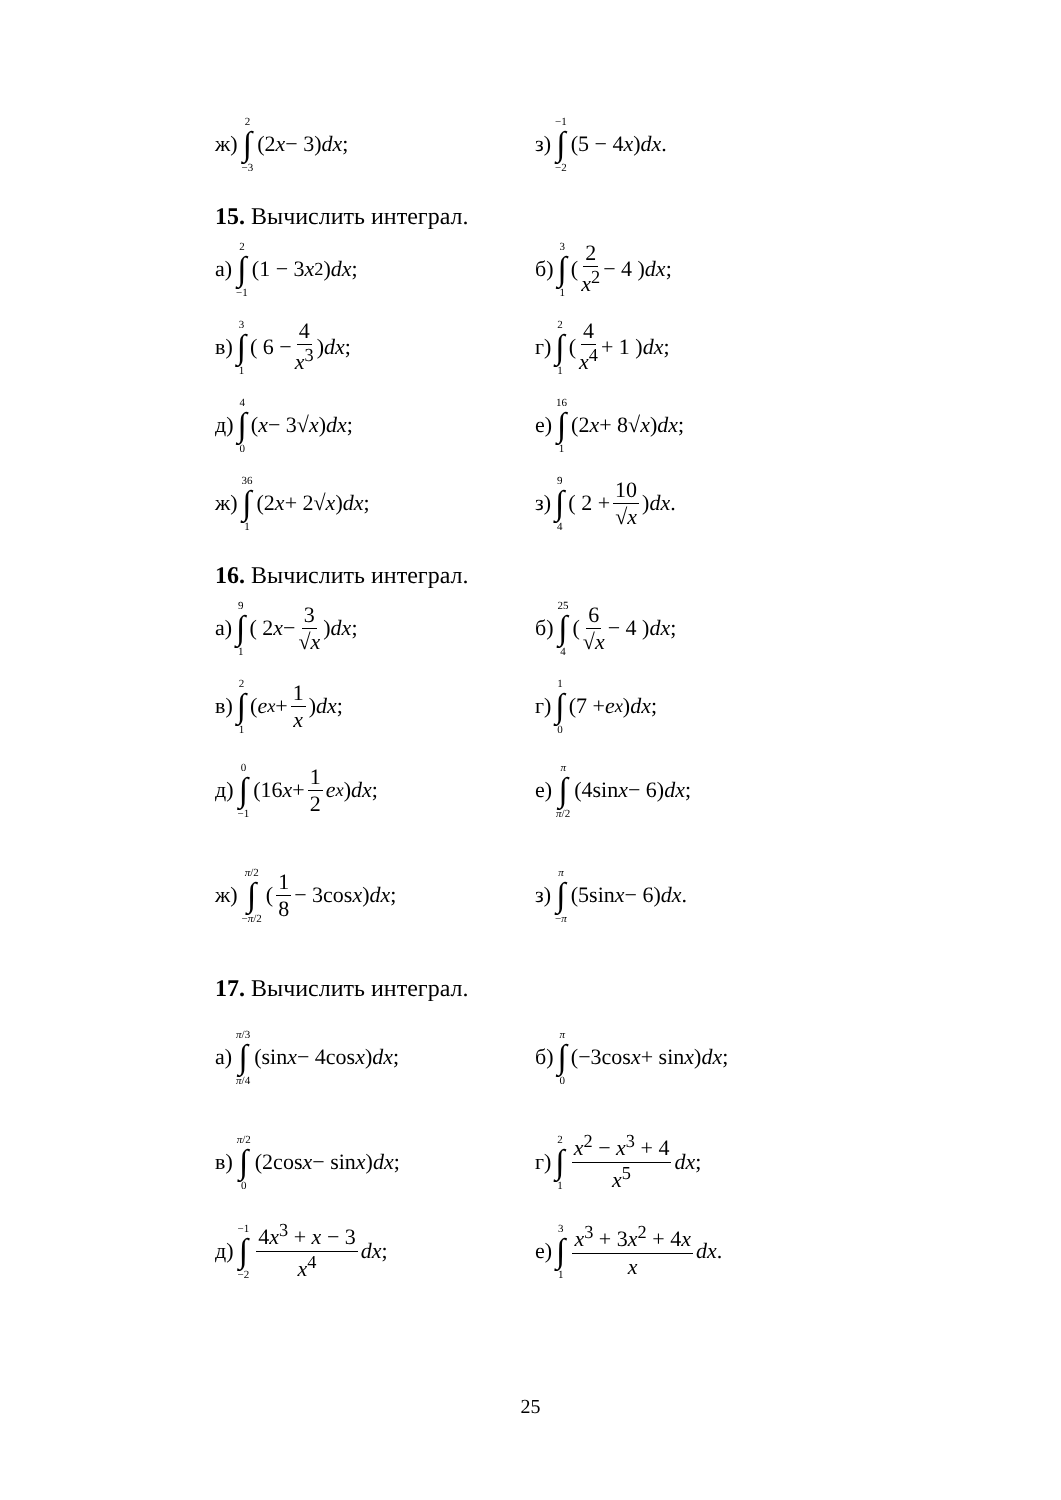ж) 2 ∫ −3 (2 x − 3) dx ; з) −1 ∫ −2 (5 − 4 x) dx .
15. Вычислить интеграл.
а) 2 ∫ −1 (1 − 3 x<sup>2</sup>) dx ; б) 3 ∫ 1 ( 2 x<sup>2</sup> − 4 ) dx ;
в) 3 ∫ 1 ( 6 − 4 x<sup>3</sup> ) dx ; г) 2 ∫ 1 ( 4 x<sup>4</sup> + 1 ) dx ;
д) 4 ∫ 0 (x − 3√ x) dx ; е) 16 ∫ 1 (2 x + 8√ x) dx ;
ж) 36 ∫ 1 (2 x + 2√ x) dx ; з) 9 ∫ 4 ( 2 + 10 √x ) dx .
16. Вычислить интеграл.
а) 9 ∫ 1 ( 2 x − 3 √x ) dx ; б) 25 ∫ 4 ( 6 √x − 4 ) dx ;
в) 2 ∫ 1 ( e<sup>x</sup> + 1 x ) dx ; г) 1 ∫ 0 (7 + e<sup>x</sup>) dx ;
д) 0 ∫ −1 (16 x + 1 2 e<sup>x</sup>) dx ;
е) π ∫ π/2 (4sin x − 6) dx ;
ж) π/2 ∫ −π/2 ( 1 8 − 3cos x ) dx ;
з) π ∫ −π (5sin x − 6) dx .
17. Вычислить интеграл.
а) π/3 ∫ π/4 (sin x − 4cos x) dx ;
б) π ∫ 0 (−3cos x + sin x) dx ;
в) π/2 ∫ 0 (2cos x − sin x) dx ;
г) 2 ∫ 1 x<sup>2</sup> − x<sup>3</sup> + 4 x<sup>5</sup> dx ;
д) −1 ∫ −2 4x<sup>3</sup> + x − 3 x<sup>4</sup> dx ;
е) 3 ∫ 1 x<sup>3</sup> + 3x<sup>2</sup> + 4x x dx .
25